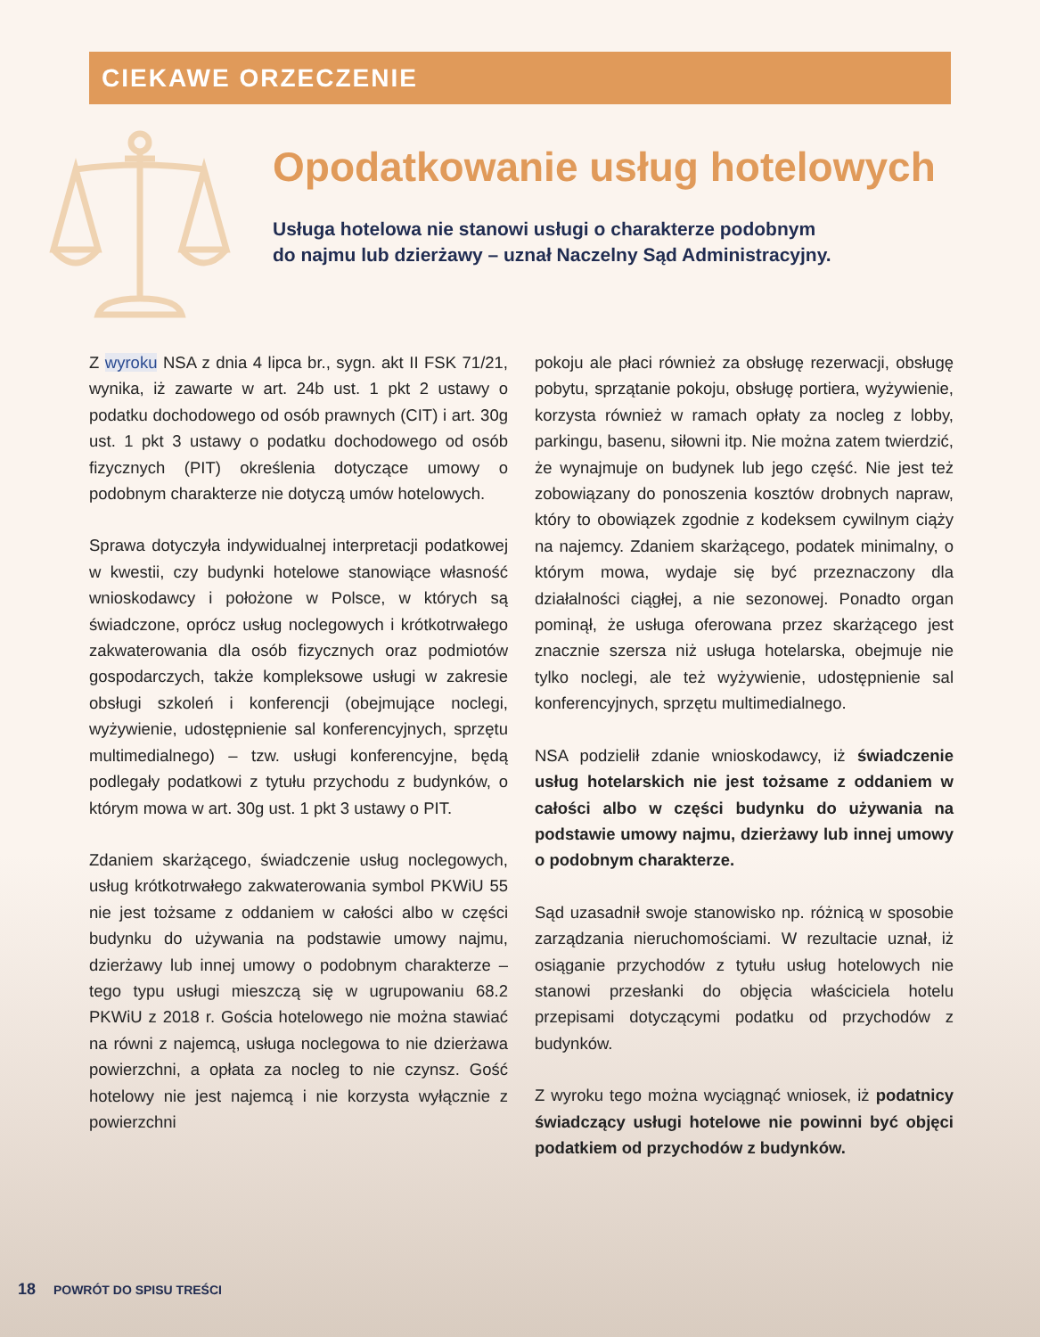CIEKAWE ORZECZENIE
Opodatkowanie usług hotelowych
Usługa hotelowa nie stanowi usługi o charakterze podobnym
do najmu lub dzierżawy – uznał Naczelny Sąd Administracyjny.
Z wyroku NSA z dnia 4 lipca br., sygn. akt II FSK 71/21, wynika, iż zawarte w art. 24b ust. 1 pkt 2 ustawy o podatku dochodowego od osób prawnych (CIT) i art. 30g ust. 1 pkt 3 ustawy o podatku dochodowego od osób fizycznych (PIT) określenia dotyczące umowy o podobnym charakterze nie dotyczą umów hotelowych.
Sprawa dotyczyła indywidualnej interpretacji podatkowej w kwestii, czy budynki hotelowe stanowiące własność wnioskodawcy i położone w Polsce, w których są świadczone, oprócz usług noclegowych i krótkotrwałego zakwaterowania dla osób fizycznych oraz podmiotów gospodarczych, także kompleksowe usługi w zakresie obsługi szkoleń i konferencji (obejmujące noclegi, wyżywienie, udostępnienie sal konferencyjnych, sprzętu multimedialnego) – tzw. usługi konferencyjne, będą podlegały podatkowi z tytułu przychodu z budynków, o którym mowa w art. 30g ust. 1 pkt 3 ustawy o PIT.
Zdaniem skarżącego, świadczenie usług noclegowych, usług krótkotrwałego zakwaterowania symbol PKWiU 55 nie jest tożsame z oddaniem w całości albo w części budynku do używania na podstawie umowy najmu, dzierżawy lub innej umowy o podobnym charakterze – tego typu usługi mieszczą się w ugrupowaniu 68.2 PKWiU z 2018 r. Gościa hotelowego nie można stawiać na równi z najemcą, usługa noclegowa to nie dzierżawa powierzchni, a opłata za nocleg to nie czynsz. Gość hotelowy nie jest najemcą i nie korzysta wyłącznie z powierzchni
pokoju ale płaci również za obsługę rezerwacji, obsługę pobytu, sprzątanie pokoju, obsługę portiera, wyżywienie, korzysta również w ramach opłaty za nocleg z lobby, parkingu, basenu, siłowni itp. Nie można zatem twierdzić, że wynajmuje on budynek lub jego część. Nie jest też zobowiązany do ponoszenia kosztów drobnych napraw, który to obowiązek zgodnie z kodeksem cywilnym ciąży na najemcy. Zdaniem skarżącego, podatek minimalny, o którym mowa, wydaje się być przeznaczony dla działalności ciągłej, a nie sezonowej. Ponadto organ pominął, że usługa oferowana przez skarżącego jest znacznie szersza niż usługa hotelarska, obejmuje nie tylko noclegi, ale też wyżywienie, udostępnienie sal konferencyjnych, sprzętu multimedialnego.
NSA podzielił zdanie wnioskodawcy, iż świadczenie usług hotelarskich nie jest tożsame z oddaniem w całości albo w części budynku do używania na podstawie umowy najmu, dzierżawy lub innej umowy o podobnym charakterze.
Sąd uzasadnił swoje stanowisko np. różnicą w sposobie zarządzania nieruchomościami. W rezultacie uznał, iż osiąganie przychodów z tytułu usług hotelowych nie stanowi przesłanki do objęcia właściciela hotelu przepisami dotyczącymi podatku od przychodów z budynków.
Z wyroku tego można wyciągnąć wniosek, iż podatnicy świadczący usługi hotelowe nie powinni być objęci podatkiem od przychodów z budynków.
18 POWRÓT DO SPISU TREŚCI